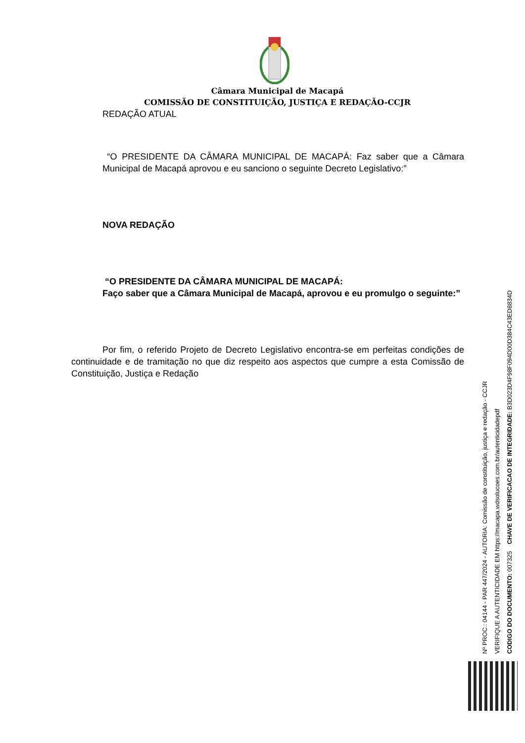Câmara Municipal de Macapá
COMISSÃO DE CONSTITUIÇÃO, JUSTIÇA E REDAÇÃO-CCJR
REDAÇÃO ATUAL
“O PRESIDENTE DA CÂMARA MUNICIPAL DE MACAPÁ: Faz saber que a Câmara Municipal de Macapá aprovou e eu sanciono o seguinte Decreto Legislativo:”
NOVA REDAÇÃO
“O PRESIDENTE DA CÂMARA MUNICIPAL DE MACAPÁ:
Faço saber que a Câmara Municipal de Macapá, aprovou e eu promulgo o seguinte:”
Por fim, o referido Projeto de Decreto Legislativo encontra-se em perfeitas condições de continuidade e de tramitação no que diz respeito aos aspectos que cumpre a esta Comissão de Constituição, Justiça e Redação
Nº PROC.: 04144 - PAR 447/2024 - AUTORIA: Comissão de constituição, justiça e redação - CCJR
VERIFIQUE A AUTENTICIDADE EM https://macapa.wdsolucoes.com.br/autenticidadepdf
CODIGO DO DOCUMENTO: 007325 CHAVE DE VERIFICACAO DE INTEGRIDADE: B3D023D4F98F094D00D384C43ED8834D